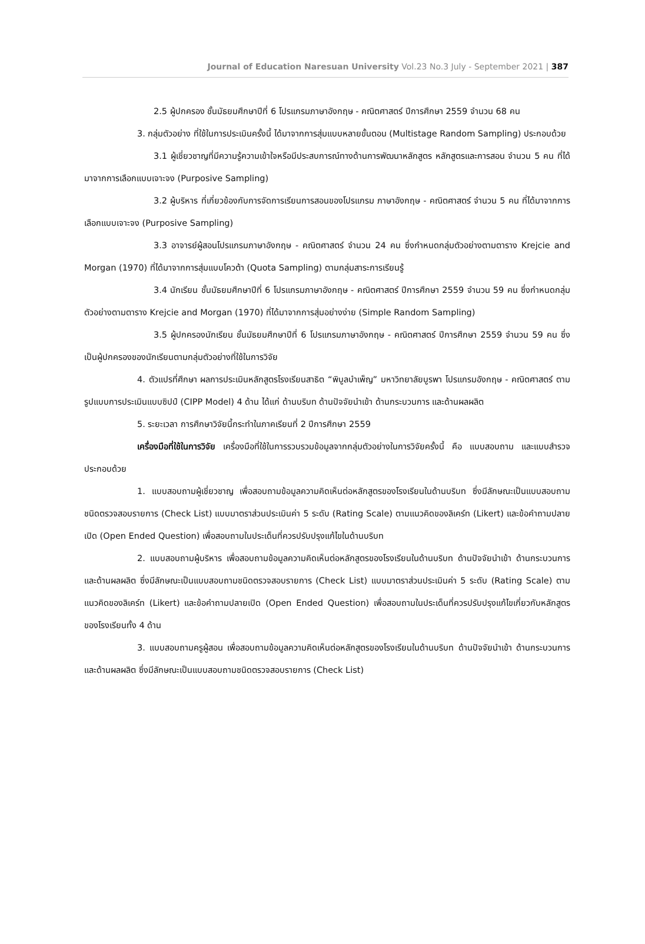Journal of Education Naresuan University Vol.23 No.3 July - September 2021 | 387
2.5 ผู้ปกครอง ชั้นมัธยมศึกษาปีที่ 6 โปรแกรมภาษาอังกฤษ - คณิตศาสตร์ ปีการศึกษา 2559 จำนวน 68 คน
3. กลุ่มตัวอย่าง ที่ใช้ในการประเมินครั้งนี้ ได้มาจากการสุ่มแบบหลายขั้นตอน (Multistage Random Sampling) ประกอบด้วย
3.1 ผู้เชี่ยวชาญที่มีความรู้ความเข้าใจหรือมีประสบการณ์ทางด้านการพัฒนาหลักสูตร หลักสูตรและการสอน จำนวน 5 คน ที่ได้มาจากการเลือกแบบเจาะจง (Purposive Sampling)
3.2 ผู้บริหาร ที่เกี่ยวข้องกับการจัดการเรียนการสอนของโปรแกรม ภาษาอังกฤษ - คณิตศาสตร์ จำนวน 5 คน ที่ได้มาจากการเลือกแบบเจาะจง (Purposive Sampling)
3.3 อาจารย์ผู้สอนโปรแกรมภาษาอังกฤษ - คณิตศาสตร์ จำนวน 24 คน ซึ่งกำหนดกลุ่มตัวอย่างตามตาราง Krejcie and Morgan (1970) ที่ได้มาจากการสุ่มแบบโควต้า (Quota Sampling) ตามกลุ่มสาระการเรียนรู้
3.4 นักเรียน ชั้นมัธยมศึกษาปีที่ 6 โปรแกรมภาษาอังกฤษ - คณิตศาสตร์ ปีการศึกษา 2559 จำนวน 59 คน ซึ่งกำหนดกลุ่มตัวอย่างตามตาราง Krejcie and Morgan (1970) ที่ได้มาจากการสุ่มอย่างง่าย (Simple Random Sampling)
3.5 ผู้ปกครองนักเรียน ชั้นมัธยมศึกษาปีที่ 6 โปรแกรมภาษาอังกฤษ - คณิตศาสตร์ ปีการศึกษา 2559 จำนวน 59 คน ซึ่งเป็นผู้ปกครองของนักเรียนตามกลุ่มตัวอย่างที่ใช้ในการวิจัย
4. ตัวแปรที่ศึกษา ผลการประเมินหลักสูตรโรงเรียนสาธิต “พิบูลบำเพ็ญ” มหาวิทยาลัยบูรพา โปรแกรมอังกฤษ - คณิตศาสตร์ ตามรูปแบบการประเมินแบบซิปป์ (CIPP Model) 4 ด้าน ได้แก่ ด้านบริบท ด้านปัจจัยนำเข้า ด้านกระบวนการ และด้านผลผลิต
5. ระยะเวลา การศึกษาวิจัยนี้กระทำในภาคเรียนที่ 2 ปีการศึกษา 2559
เครื่องมือที่ใช้ในการวิจัย เครื่องมือที่ใช้ในการรวบรวมข้อมูลจากกลุ่มตัวอย่างในการวิจัยครั้งนี้ คือ แบบสอบถาม และแบบสำรวจ ประกอบด้วย
1. แบบสอบถามผู้เชี่ยวชาญ เพื่อสอบถามข้อมูลความคิดเห็นต่อหลักสูตรของโรงเรียนในด้านบริบท ซึ่งมีลักษณะเป็นแบบสอบถามชนิดตรวจสอบรายการ (Check List) แบบมาตราส่วนประเมินค่า 5 ระดับ (Rating Scale) ตามแนวคิดของลิเคร์ท (Likert) และข้อคำถามปลายเปิด (Open Ended Question) เพื่อสอบถามในประเด็นที่ควรปรับปรุงแก้ไขในด้านบริบท
2. แบบสอบถามผู้บริหาร เพื่อสอบถามข้อมูลความคิดเห็นต่อหลักสูตรของโรงเรียนในด้านบริบท ด้านปัจจัยนำเข้า ด้านกระบวนการ และด้านผลผลิต ซึ่งมีลักษณะเป็นแบบสอบถามชนิดตรวจสอบรายการ (Check List) แบบมาตราส่วนประเมินค่า 5 ระดับ (Rating Scale) ตามแนวคิดของลิเคร์ท (Likert) และข้อคำถามปลายเปิด (Open Ended Question) เพื่อสอบถามในประเด็นที่ควรปรับปรุงแก้ไขเกี่ยวกับหลักสูตรของโรงเรียนทั้ง 4 ด้าน
3. แบบสอบถามครูผู้สอน เพื่อสอบถามข้อมูลความคิดเห็นต่อหลักสูตรของโรงเรียนในด้านบริบท ด้านปัจจัยนำเข้า ด้านกระบวนการ และด้านผลผลิต ซึ่งมีลักษณะเป็นแบบสอบถามชนิดตรวจสอบรายการ (Check List)